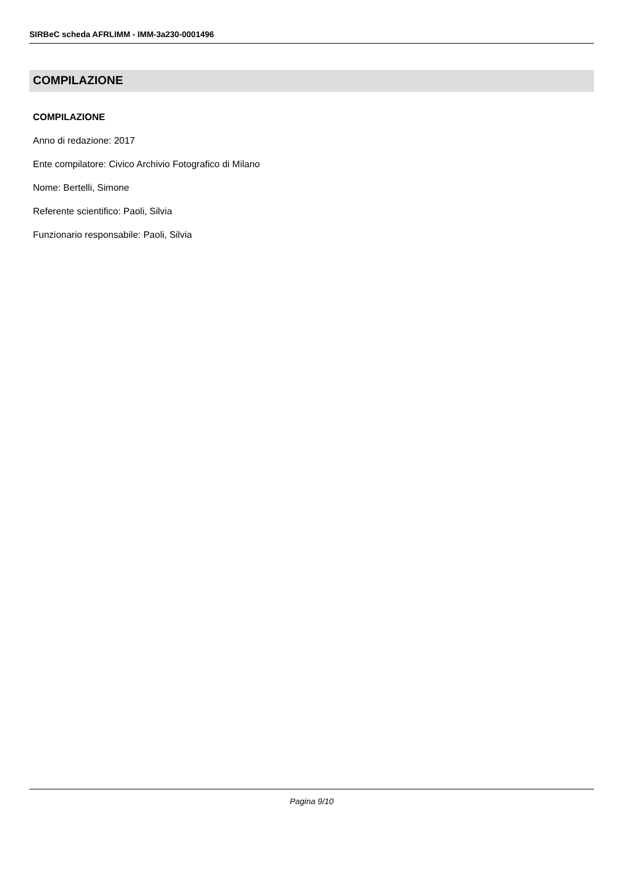SIRBeC scheda AFRLIMM - IMM-3a230-0001496
COMPILAZIONE
COMPILAZIONE
Anno di redazione: 2017
Ente compilatore: Civico Archivio Fotografico di Milano
Nome: Bertelli, Simone
Referente scientifico: Paoli, Silvia
Funzionario responsabile: Paoli, Silvia
Pagina 9/10